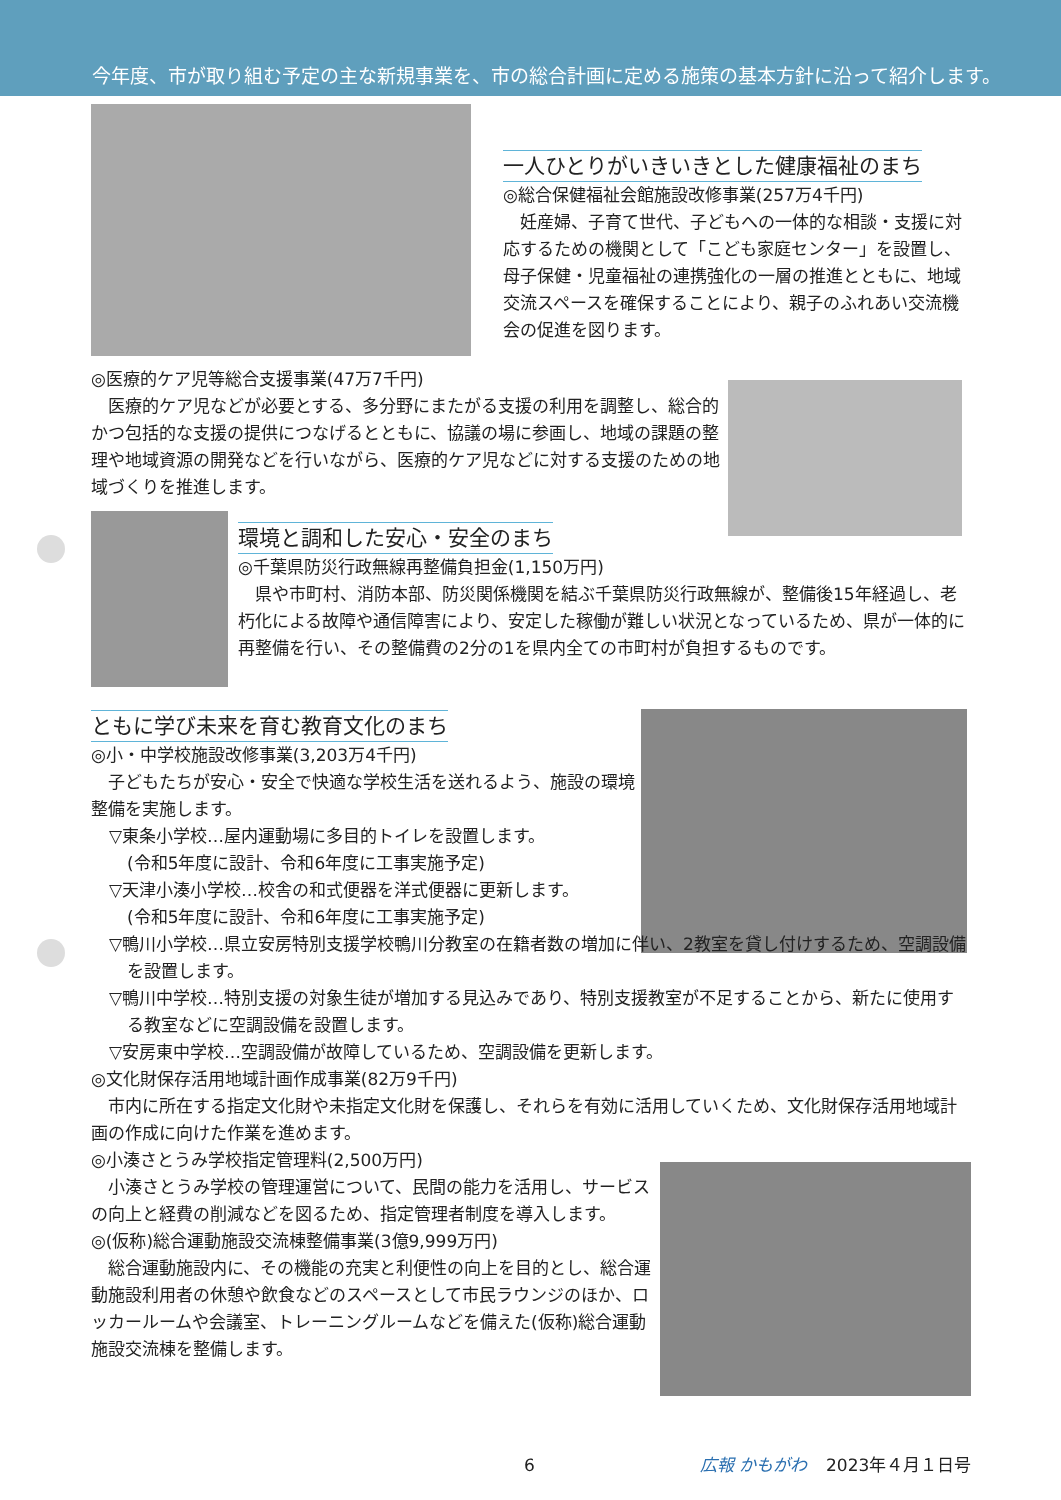今年度、市が取り組む予定の主な新規事業を、市の総合計画に定める施策の基本方針に沿って紹介します。
一人ひとりがいきいきとした健康福祉のまち
◎総合保健福祉会館施設改修事業(257万4千円)
妊産婦、子育て世代、子どもへの一体的な相談・支援に対応するための機関として「こども家庭センター」を設置し、母子保健・児童福祉の連携強化の一層の推進とともに、地域交流スペースを確保することにより、親子のふれあい交流機会の促進を図ります。
◎医療的ケア児等総合支援事業(47万7千円)
医療的ケア児などが必要とする、多分野にまたがる支援の利用を調整し、総合的かつ包括的な支援の提供につなげるとともに、協議の場に参画し、地域の課題の整理や地域資源の開発などを行いながら、医療的ケア児などに対する支援のための地域づくりを推進します。
環境と調和した安心・安全のまち
◎千葉県防災行政無線再整備負担金(1,150万円)
県や市町村、消防本部、防災関係機関を結ぶ千葉県防災行政無線が、整備後15年経過し、老朽化による故障や通信障害により、安定した稼働が難しい状況となっているため、県が一体的に再整備を行い、その整備費の2分の1を県内全ての市町村が負担するものです。
ともに学び未来を育む教育文化のまち
◎小・中学校施設改修事業(3,203万4千円)
子どもたちが安心・安全で快適な学校生活を送れるよう、施設の環境整備を実施します。
▽東条小学校…屋内運動場に多目的トイレを設置します。
(令和5年度に設計、令和6年度に工事実施予定)
▽天津小湊小学校…校舎の和式便器を洋式便器に更新します。
(令和5年度に設計、令和6年度に工事実施予定)
▽鴨川小学校…県立安房特別支援学校鴨川分教室の在籍者数の増加に伴い、2教室を貸し付けするため、空調設備を設置します。
▽鴨川中学校…特別支援の対象生徒が増加する見込みであり、特別支援教室が不足することから、新たに使用する教室などに空調設備を設置します。
▽安房東中学校…空調設備が故障しているため、空調設備を更新します。
◎文化財保存活用地域計画作成事業(82万9千円)
市内に所在する指定文化財や未指定文化財を保護し、それらを有効に活用していくため、文化財保存活用地域計画の作成に向けた作業を進めます。
◎小湊さとうみ学校指定管理料(2,500万円)
小湊さとうみ学校の管理運営について、民間の能力を活用し、サービスの向上と経費の削減などを図るため、指定管理者制度を導入します。
◎(仮称)総合運動施設交流棟整備事業(3億9,999万円)
総合運動施設内に、その機能の充実と利便性の向上を目的とし、総合運動施設利用者の休憩や飲食などのスペースとして市民ラウンジのほか、ロッカールームや会議室、トレーニングルームなどを備えた(仮称)総合運動施設交流棟を整備します。
6 広報 かもがわ 2023年４月１日号